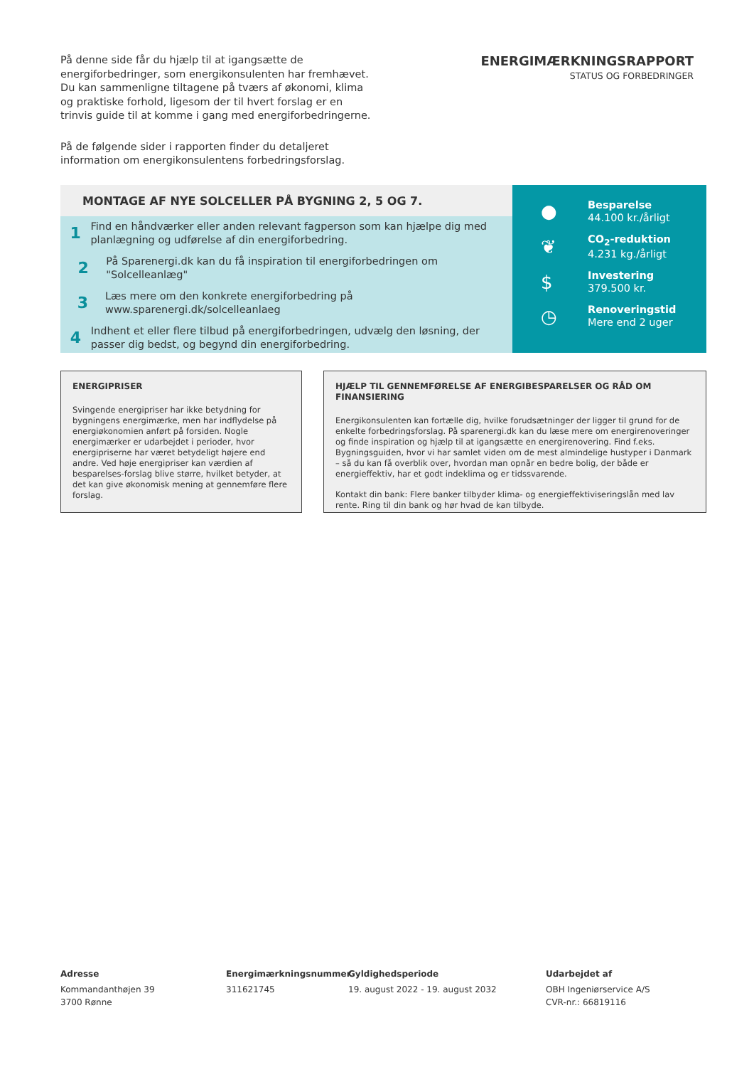På denne side får du hjælp til at igangsætte de energiforbedringer, som energikonsulenten har fremhævet. Du kan sammenligne tiltagene på tværs af økonomi, klima og praktiske forhold, ligesom der til hvert forslag er en trinvis guide til at komme i gang med energiforbedringerne.
På de følgende sider i rapporten finder du detaljeret information om energikonsulentens forbedringsforslag.
ENERGIMÆRKNINGSRAPPORT
STATUS OG FORBEDRINGER
MONTAGE AF NYE SOLCELLER PÅ BYGNING 2, 5 OG 7.
1
Find en håndværker eller anden relevant fagperson som kan hjælpe dig med planlægning og udførelse af din energiforbedring.
2
På Sparenergi.dk kan du få inspiration til energiforbedringen om "Solcelleanlæg"
3
Læs mere om den konkrete energiforbedring på www.sparenergi.dk/solcelleanlaeg
4
Indhent et eller flere tilbud på energiforbedringen, udvælg den løsning, der passer dig bedst, og begynd din energiforbedring.
●
Besparelse
44.100 kr./årligt
❦
CO<sub>2</sub>-reduktion
4.231 kg./årligt
$
Investering
379.500 kr.
◷
Renoveringstid
Mere end 2 uger
ENERGIPRISER
Svingende energipriser har ikke betydning for bygningens energimærke, men har indflydelse på energiøkonomien anført på forsiden. Nogle energimærker er udarbejdet i perioder, hvor energipriserne har været betydeligt højere end andre. Ved høje energipriser kan værdien af besparelses-forslag blive større, hvilket betyder, at det kan give økonomisk mening at gennemføre flere forslag.
HJÆLP TIL GENNEMFØRELSE AF ENERGIBESPARELSER OG RÅD OM FINANSIERING
Energikonsulenten kan fortælle dig, hvilke forudsætninger der ligger til grund for de enkelte forbedringsforslag. På sparenergi.dk kan du læse mere om energirenoveringer og finde inspiration og hjælp til at igangsætte en energirenovering. Find f.eks. Bygningsguiden, hvor vi har samlet viden om de mest almindelige hustyper i Danmark – så du kan få overblik over, hvordan man opnår en bedre bolig, der både er energieffektiv, har et godt indeklima og er tidssvarende.
Kontakt din bank: Flere banker tilbyder klima- og energieffektiviseringslån med lav rente. Ring til din bank og hør hvad de kan tilbyde.
Adresse
Kommandanthøjen 39
3700 Rønne
Energimærkningsnummer
311621745
Gyldighedsperiode
19. august 2022 - 19. august 2032
Udarbejdet af
OBH Ingeniørservice A/S
CVR-nr.: 66819116